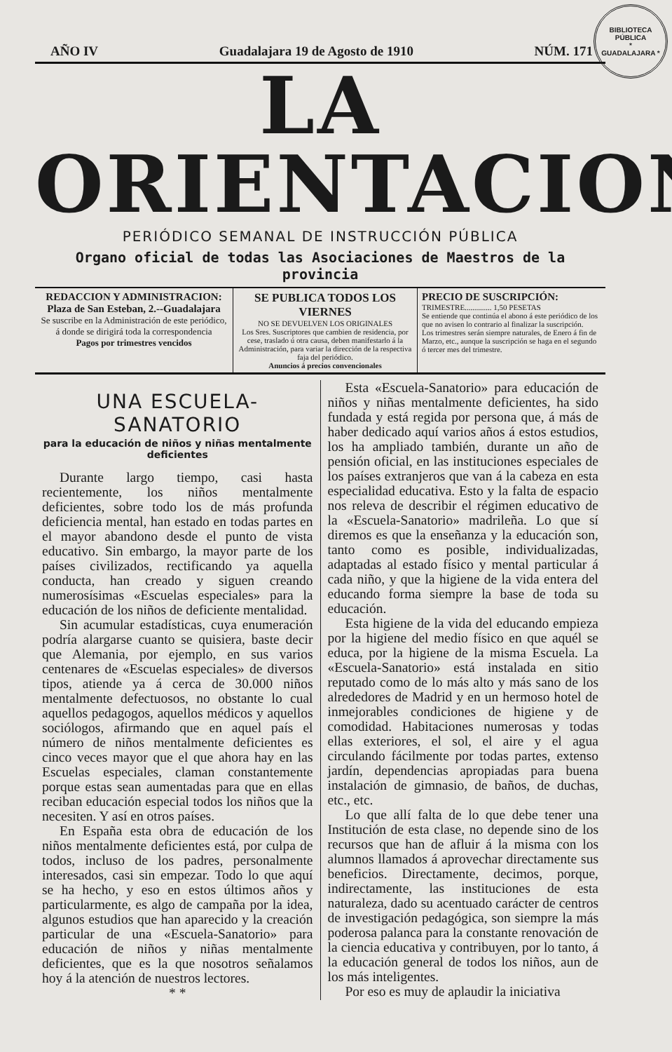BIBLIOTECA PÚBLICA
*
GUADALAJARA *
AÑO IV Guadalajara 19 de Agosto de 1910 NÚM. 171
LA ORIENTACION
PERIÓDICO SEMANAL DE INSTRUCCIÓN PÚBLICA
Organo oficial de todas las Asociaciones de Maestros de la provincia
REDACCION Y ADMINISTRACION:
Plaza de San Esteban, 2.--Guadalajara
Se suscribe en la Administración de este periódico, á donde se dirigirá toda la correspondencia
Pagos por trimestres vencidos
SE PUBLICA TODOS LOS VIERNES
NO SE DEVUELVEN LOS ORIGINALES
Los Sres. Suscriptores que cambien de residencia, por cese, traslado ú otra causa, deben manifestarlo á la Administración, para variar la dirección de la respectiva faja del periódico.
Anuncios á precios convencionales
PRECIO DE SUSCRIPCIÓN:
TRIMESTRE.............. 1,50 PESETAS
Se entiende que continúa el abono á este periódico de los que no avisen lo contrario al finalizar la suscripción.
Los trimestres serán siempre naturales, de Enero á fin de Marzo, etc., aunque la suscripción se haga en el segundo ó tercer mes del trimestre.
UNA ESCUELA-SANATORIO
para la educación de niños y niñas mentalmente deficientes
Durante largo tiempo, casi hasta recientemente, los niños mentalmente deficientes, sobre todo los de más profunda deficiencia mental, han estado en todas partes en el mayor abandono desde el punto de vista educativo. Sin embargo, la mayor parte de los países civilizados, rectificando ya aquella conducta, han creado y siguen creando numerosísimas «Escuelas especiales» para la educación de los niños de deficiente mentalidad.
Sin acumular estadísticas, cuya enumeración podría alargarse cuanto se quisiera, baste decir que Alemania, por ejemplo, en sus varios centenares de «Escuelas especiales» de diversos tipos, atiende ya á cerca de 30.000 niños mentalmente defectuosos, no obstante lo cual aquellos pedagogos, aquellos médicos y aquellos sociólogos, afirmando que en aquel país el número de niños mentalmente deficientes es cinco veces mayor que el que ahora hay en las Escuelas especiales, claman constantemente porque estas sean aumentadas para que en ellas reciban educación especial todos los niños que la necesiten. Y así en otros países.
En España esta obra de educación de los niños mentalmente deficientes está, por culpa de todos, incluso de los padres, personalmente interesados, casi sin empezar. Todo lo que aquí se ha hecho, y eso en estos últimos años y particularmente, es algo de campaña por la idea, algunos estudios que han aparecido y la creación particular de una «Escuela-Sanatorio» para educación de niños y niñas mentalmente deficientes, que es la que nosotros señalamos hoy á la atención de nuestros lectores.
* *
Esta «Escuela-Sanatorio» para educación de niños y niñas mentalmente deficientes, ha sido fundada y está regida por persona que, á más de haber dedicado aquí varios años á estos estudios, los ha ampliado también, durante un año de pensión oficial, en las instituciones especiales de los países extranjeros que van á la cabeza en esta especialidad educativa. Esto y la falta de espacio nos releva de describir el régimen educativo de la «Escuela-Sanatorio» madrileña. Lo que sí diremos es que la enseñanza y la educación son, tanto como es posible, individualizadas, adaptadas al estado físico y mental particular á cada niño, y que la higiene de la vida entera del educando forma siempre la base de toda su educación.
Esta higiene de la vida del educando empieza por la higiene del medio físico en que aquél se educa, por la higiene de la misma Escuela. La «Escuela-Sanatorio» está instalada en sitio reputado como de lo más alto y más sano de los alrededores de Madrid y en un hermoso hotel de inmejorables condiciones de higiene y de comodidad. Habitaciones numerosas y todas ellas exteriores, el sol, el aire y el agua circulando fácilmente por todas partes, extenso jardín, dependencias apropiadas para buena instalación de gimnasio, de baños, de duchas, etc., etc.
Lo que allí falta de lo que debe tener una Institución de esta clase, no depende sino de los recursos que han de afluir á la misma con los alumnos llamados á aprovechar directamente sus beneficios. Directamente, decimos, porque, indirectamente, las instituciones de esta naturaleza, dado su acentuado carácter de centros de investigación pedagógica, son siempre la más poderosa palanca para la constante renovación de la ciencia educativa y contribuyen, por lo tanto, á la educación general de todos los niños, aun de los más inteligentes.
Por eso es muy de aplaudir la iniciativa